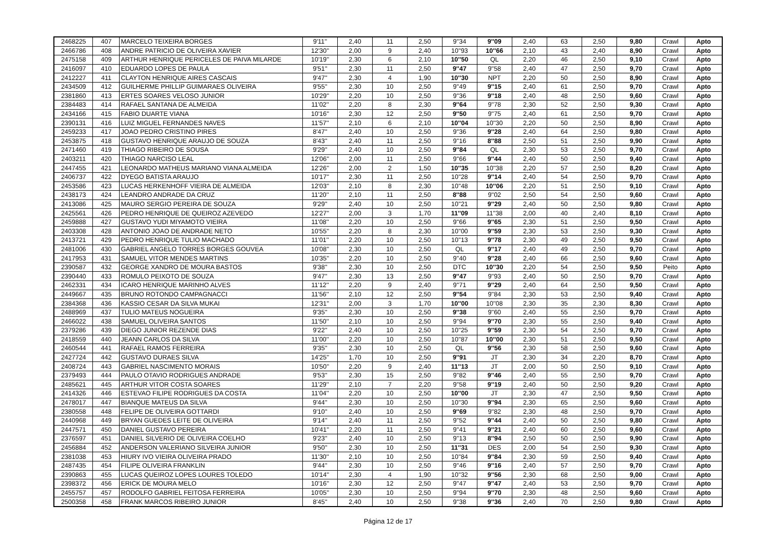| 2468225 | 407 | MARCELO TEIXEIRA BORGES | 9'11'' | 2,40 | 11 | 2,50 | 9''34 | 9''09 | 2,40 | 63 | 2,50 | 9,80 | Crawl | Apto |
| 2466786 | 408 | ANDRE PATRICIO DE OLIVEIRA XAVIER | 12'30'' | 2,00 | 9 | 2,40 | 10''93 | 10''66 | 2,10 | 43 | 2,40 | 8,90 | Crawl | Apto |
| 2475158 | 409 | ARTHUR HENRIQUE PERICELES DE PAIVA MILARDE | 10'19'' | 2,30 | 6 | 2,10 | 10''50 | QL | 2,20 | 46 | 2,50 | 9,10 | Crawl | Apto |
| 2416097 | 410 | EDUARDO LOPES DE PAULA | 9'51'' | 2,30 | 11 | 2,50 | 9''47 | 9''58 | 2,40 | 47 | 2,50 | 9,70 | Crawl | Apto |
| 2412227 | 411 | CLAYTON HENRIQUE AIRES CASCAIS | 9'47'' | 2,30 | 4 | 1,90 | 10''30 | NPT | 2,20 | 50 | 2,50 | 8,90 | Crawl | Apto |
| 2434509 | 412 | GUILHERME PHILLIP GUIMARAES OLIVEIRA | 9'55'' | 2,30 | 10 | 2,50 | 9''49 | 9''15 | 2,40 | 61 | 2,50 | 9,70 | Crawl | Apto |
| 2381860 | 413 | ERTES SOARES VELOSO JUNIOR | 10'29'' | 2,20 | 10 | 2,50 | 9''36 | 9''18 | 2,40 | 48 | 2,50 | 9,60 | Crawl | Apto |
| 2384483 | 414 | RAFAEL SANTANA DE ALMEIDA | 11'02'' | 2,20 | 8 | 2,30 | 9''64 | 9''78 | 2,30 | 52 | 2,50 | 9,30 | Crawl | Apto |
| 2434166 | 415 | FABIO DUARTE VIANA | 10'16'' | 2,30 | 12 | 2,50 | 9''50 | 9''75 | 2,40 | 61 | 2,50 | 9,70 | Crawl | Apto |
| 2390131 | 416 | LUIZ MIGUEL FERNANDES NAVES | 11'57'' | 2,10 | 6 | 2,10 | 10''04 | 10''30 | 2,20 | 50 | 2,50 | 8,90 | Crawl | Apto |
| 2459233 | 417 | JOAO PEDRO CRISTINO PIRES | 8'47'' | 2,40 | 10 | 2,50 | 9''36 | 9''28 | 2,40 | 64 | 2,50 | 9,80 | Crawl | Apto |
| 2453875 | 418 | GUSTAVO HENRIQUE ARAUJO DE SOUZA | 8'43'' | 2,40 | 11 | 2,50 | 9''16 | 8''88 | 2,50 | 51 | 2,50 | 9,90 | Crawl | Apto |
| 2471460 | 419 | THIAGO RIBEIRO DE SOUSA | 9'29'' | 2,40 | 10 | 2,50 | 9''84 | QL | 2,30 | 53 | 2,50 | 9,70 | Crawl | Apto |
| 2403211 | 420 | THIAGO NARCISO LEAL | 12'06'' | 2,00 | 11 | 2,50 | 9''66 | 9''44 | 2,40 | 50 | 2,50 | 9,40 | Crawl | Apto |
| 2447455 | 421 | LEONARDO MATHEUS MARIANO VIANA ALMEIDA | 12'26'' | 2,00 | 2 | 1,50 | 10''35 | 10''38 | 2,20 | 57 | 2,50 | 8,20 | Crawl | Apto |
| 2406737 | 422 | DYEGO BATISTA ARAUJO | 10'17'' | 2,30 | 11 | 2,50 | 10''28 | 9''14 | 2,40 | 54 | 2,50 | 9,70 | Crawl | Apto |
| 2453586 | 423 | LUCAS HERKENHOFF VIEIRA DE ALMEIDA | 12'03'' | 2,10 | 8 | 2,30 | 10''48 | 10''06 | 2,20 | 51 | 2,50 | 9,10 | Crawl | Apto |
| 2438173 | 424 | LEANDRO ANDRADE DA CRUZ | 11'20'' | 2,10 | 11 | 2,50 | 8''88 | 9''02 | 2,50 | 54 | 2,50 | 9,60 | Crawl | Apto |
| 2413086 | 425 | MAURO SERGIO PEREIRA DE SOUZA | 9'29'' | 2,40 | 10 | 2,50 | 10''21 | 9''29 | 2,40 | 50 | 2,50 | 9,80 | Crawl | Apto |
| 2425561 | 426 | PEDRO HENRIQUE DE QUEIROZ AZEVEDO | 12'27'' | 2,00 | 3 | 1,70 | 11''09 | 11''38 | 2,00 | 40 | 2,40 | 8,10 | Crawl | Apto |
| 2459888 | 427 | GUSTAVO YUDI MIYAMOTO VIEIRA | 11'08'' | 2,20 | 10 | 2,50 | 9''66 | 9''65 | 2,30 | 51 | 2,50 | 9,50 | Crawl | Apto |
| 2403308 | 428 | ANTONIO JOAO DE ANDRADE NETO | 10'55'' | 2,20 | 8 | 2,30 | 10''00 | 9''59 | 2,30 | 53 | 2,50 | 9,30 | Crawl | Apto |
| 2413721 | 429 | PEDRO HENRIQUE TULIO MACHADO | 11'01'' | 2,20 | 10 | 2,50 | 10''13 | 9''78 | 2,30 | 49 | 2,50 | 9,50 | Crawl | Apto |
| 2481006 | 430 | GABRIEL ANGELO TORRES BORGES GOUVEA | 10'08'' | 2,30 | 10 | 2,50 | QL | 9''17 | 2,40 | 49 | 2,50 | 9,70 | Crawl | Apto |
| 2417953 | 431 | SAMUEL VITOR MENDES MARTINS | 10'35'' | 2,20 | 10 | 2,50 | 9''40 | 9''28 | 2,40 | 66 | 2,50 | 9,60 | Crawl | Apto |
| 2390587 | 432 | GEORGE XANDRO DE MOURA BASTOS | 9'38'' | 2,30 | 10 | 2,50 | DTC | 10''30 | 2,20 | 54 | 2,50 | 9,50 | Peito | Apto |
| 2390440 | 433 | ROMULO PEIXOTO DE SOUZA | 9'47'' | 2,30 | 13 | 2,50 | 9''47 | 9''93 | 2,40 | 50 | 2,50 | 9,70 | Crawl | Apto |
| 2462331 | 434 | ICARO HENRIQUE MARINHO ALVES | 11'12'' | 2,20 | 9 | 2,40 | 9''71 | 9''29 | 2,40 | 64 | 2,50 | 9,50 | Crawl | Apto |
| 2449667 | 435 | BRUNO ROTONDO CAMPAGNACCI | 11'56'' | 2,10 | 12 | 2,50 | 9''54 | 9''84 | 2,30 | 53 | 2,50 | 9,40 | Crawl | Apto |
| 2384368 | 436 | KASSIO CESAR DA SILVA MUKAI | 12'31'' | 2,00 | 3 | 1,70 | 10''00 | 10''08 | 2,30 | 35 | 2,30 | 8,30 | Crawl | Apto |
| 2488969 | 437 | TULIO MATEUS NOGUEIRA | 9'35'' | 2,30 | 10 | 2,50 | 9''38 | 9''60 | 2,40 | 55 | 2,50 | 9,70 | Crawl | Apto |
| 2466022 | 438 | SAMUEL OLIVEIRA SANTOS | 11'50'' | 2,10 | 10 | 2,50 | 9''94 | 9''70 | 2,30 | 55 | 2,50 | 9,40 | Crawl | Apto |
| 2379286 | 439 | DIEGO JUNIOR REZENDE DIAS | 9'22'' | 2,40 | 10 | 2,50 | 10''25 | 9''59 | 2,30 | 54 | 2,50 | 9,70 | Crawl | Apto |
| 2418559 | 440 | JEANN CARLOS DA SILVA | 11'00'' | 2,20 | 10 | 2,50 | 10''87 | 10''00 | 2,30 | 51 | 2,50 | 9,50 | Crawl | Apto |
| 2460544 | 441 | RAFAEL RAMOS FERREIRA | 9'35'' | 2,30 | 10 | 2,50 | QL | 9''56 | 2,30 | 58 | 2,50 | 9,60 | Crawl | Apto |
| 2427724 | 442 | GUSTAVO DURAES SILVA | 14'25'' | 1,70 | 10 | 2,50 | 9''91 | JT | 2,30 | 34 | 2,20 | 8,70 | Crawl | Apto |
| 2408724 | 443 | GABRIEL NASCIMENTO MORAIS | 10'50'' | 2,20 | 9 | 2,40 | 11''13 | JT | 2,00 | 50 | 2,50 | 9,10 | Crawl | Apto |
| 2379493 | 444 | PAULO OTAVIO RODRIGUES ANDRADE | 9'53'' | 2,30 | 15 | 2,50 | 9''82 | 9''46 | 2,40 | 55 | 2,50 | 9,70 | Crawl | Apto |
| 2485621 | 445 | ARTHUR VITOR COSTA SOARES | 11'29'' | 2,10 | 7 | 2,20 | 9''58 | 9''19 | 2,40 | 50 | 2,50 | 9,20 | Crawl | Apto |
| 2414326 | 446 | ESTEVAO FILIPE RODRIGUES DA COSTA | 11'04'' | 2,20 | 10 | 2,50 | 10''00 | JT | 2,30 | 47 | 2,50 | 9,50 | Crawl | Apto |
| 2478017 | 447 | BIANQUE MATEUS DA SILVA | 9'44'' | 2,30 | 10 | 2,50 | 10''30 | 9''94 | 2,30 | 65 | 2,50 | 9,60 | Crawl | Apto |
| 2380558 | 448 | FELIPE DE OLIVEIRA GOTTARDI | 9'10'' | 2,40 | 10 | 2,50 | 9''69 | 9''82 | 2,30 | 48 | 2,50 | 9,70 | Crawl | Apto |
| 2440968 | 449 | BRYAN GUEDES LEITE DE OLIVEIRA | 9'14'' | 2,40 | 11 | 2,50 | 9''52 | 9''44 | 2,40 | 50 | 2,50 | 9,80 | Crawl | Apto |
| 2447571 | 450 | DANIEL GUSTAVO PEREIRA | 10'41'' | 2,20 | 11 | 2,50 | 9''41 | 9''21 | 2,40 | 60 | 2,50 | 9,60 | Crawl | Apto |
| 2376597 | 451 | DANIEL SILVERIO DE OLIVEIRA COELHO | 9'23'' | 2,40 | 10 | 2,50 | 9''13 | 8''94 | 2,50 | 50 | 2,50 | 9,90 | Crawl | Apto |
| 2456884 | 452 | ANDERSON VALERIANO SILVEIRA JUNIOR | 9'50'' | 2,30 | 10 | 2,50 | 11''31 | DES | 2,00 | 54 | 2,50 | 9,30 | Crawl | Apto |
| 2381038 | 453 | HIURY IVO VIEIRA OLIVEIRA PRADO | 11'30'' | 2,10 | 10 | 2,50 | 10''84 | 9''84 | 2,30 | 59 | 2,50 | 9,40 | Crawl | Apto |
| 2487435 | 454 | FILIPE OLIVEIRA FRANKLIN | 9'44'' | 2,30 | 10 | 2,50 | 9''46 | 9''16 | 2,40 | 57 | 2,50 | 9,70 | Crawl | Apto |
| 2390863 | 455 | LUCAS QUEIROZ LOPES LOURES TOLEDO | 10'14'' | 2,30 | 4 | 1,90 | 10''32 | 9''56 | 2,30 | 68 | 2,50 | 9,00 | Crawl | Apto |
| 2398372 | 456 | ERICK DE MOURA MELO | 10'16'' | 2,30 | 12 | 2,50 | 9''47 | 9''47 | 2,40 | 53 | 2,50 | 9,70 | Crawl | Apto |
| 2455757 | 457 | RODOLFO GABRIEL FEITOSA FERREIRA | 10'05'' | 2,30 | 10 | 2,50 | 9''94 | 9''70 | 2,30 | 48 | 2,50 | 9,60 | Crawl | Apto |
| 2500358 | 458 | FRANK MARCOS RIBEIRO JUNIOR | 8'45'' | 2,40 | 10 | 2,50 | 9''38 | 9''36 | 2,40 | 70 | 2,50 | 9,80 | Crawl | Apto |
Página 12 de 17